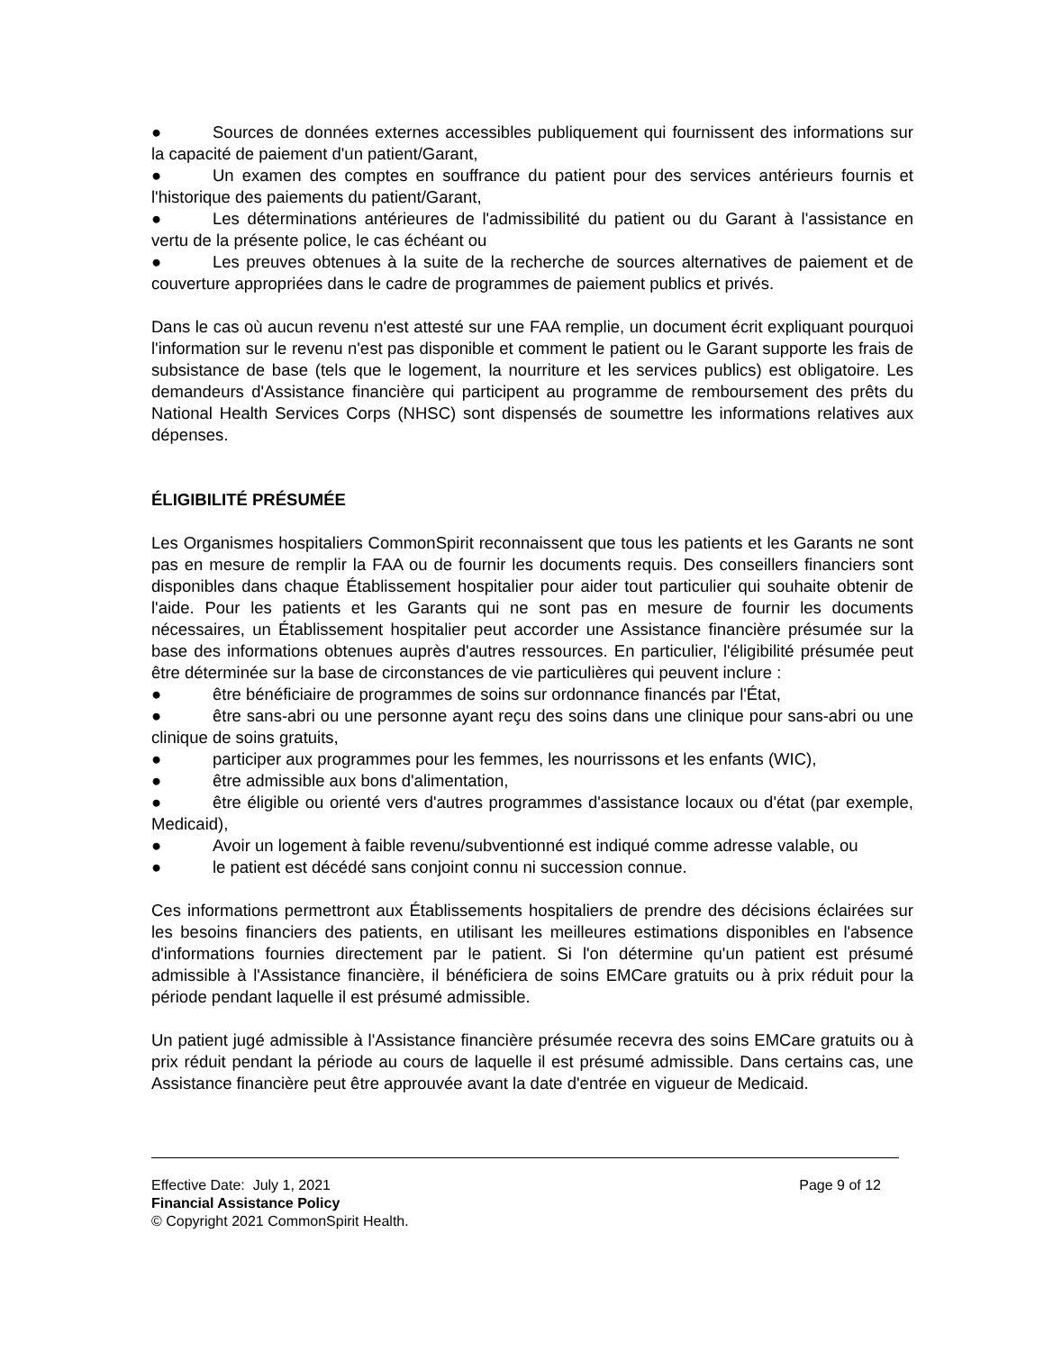● Sources de données externes accessibles publiquement qui fournissent des informations sur la capacité de paiement d'un patient/Garant,
● Un examen des comptes en souffrance du patient pour des services antérieurs fournis et l'historique des paiements du patient/Garant,
● Les déterminations antérieures de l'admissibilité du patient ou du Garant à l'assistance en vertu de la présente police, le cas échéant ou
● Les preuves obtenues à la suite de la recherche de sources alternatives de paiement et de couverture appropriées dans le cadre de programmes de paiement publics et privés.
Dans le cas où aucun revenu n'est attesté sur une FAA remplie, un document écrit expliquant pourquoi l'information sur le revenu n'est pas disponible et comment le patient ou le Garant supporte les frais de subsistance de base (tels que le logement, la nourriture et les services publics) est obligatoire. Les demandeurs d'Assistance financière qui participent au programme de remboursement des prêts du National Health Services Corps (NHSC) sont dispensés de soumettre les informations relatives aux dépenses.
ÉLIGIBILITÉ PRÉSUMÉE
Les Organismes hospitaliers CommonSpirit reconnaissent que tous les patients et les Garants ne sont pas en mesure de remplir la FAA ou de fournir les documents requis. Des conseillers financiers sont disponibles dans chaque Établissement hospitalier pour aider tout particulier qui souhaite obtenir de l'aide. Pour les patients et les Garants qui ne sont pas en mesure de fournir les documents nécessaires, un Établissement hospitalier peut accorder une Assistance financière présumée sur la base des informations obtenues auprès d'autres ressources. En particulier, l'éligibilité présumée peut être déterminée sur la base de circonstances de vie particulières qui peuvent inclure :
● être bénéficiaire de programmes de soins sur ordonnance financés par l'État,
● être sans-abri ou une personne ayant reçu des soins dans une clinique pour sans-abri ou une clinique de soins gratuits,
● participer aux programmes pour les femmes, les nourrissons et les enfants (WIC),
● être admissible aux bons d'alimentation,
● être éligible ou orienté vers d'autres programmes d'assistance locaux ou d'état (par exemple, Medicaid),
● Avoir un logement à faible revenu/subventionné est indiqué comme adresse valable, ou
● le patient est décédé sans conjoint connu ni succession connue.
Ces informations permettront aux Établissements hospitaliers de prendre des décisions éclairées sur les besoins financiers des patients, en utilisant les meilleures estimations disponibles en l'absence d'informations fournies directement par le patient. Si l'on détermine qu'un patient est présumé admissible à l'Assistance financière, il bénéficiera de soins EMCare gratuits ou à prix réduit pour la période pendant laquelle il est présumé admissible.
Un patient jugé admissible à l'Assistance financière présumée recevra des soins EMCare gratuits ou à prix réduit pendant la période au cours de laquelle il est présumé admissible. Dans certains cas, une Assistance financière peut être approuvée avant la date d'entrée en vigueur de Medicaid.
Effective Date: July 1, 2021 Page 9 of 12
Financial Assistance Policy
© Copyright 2021 CommonSpirit Health.